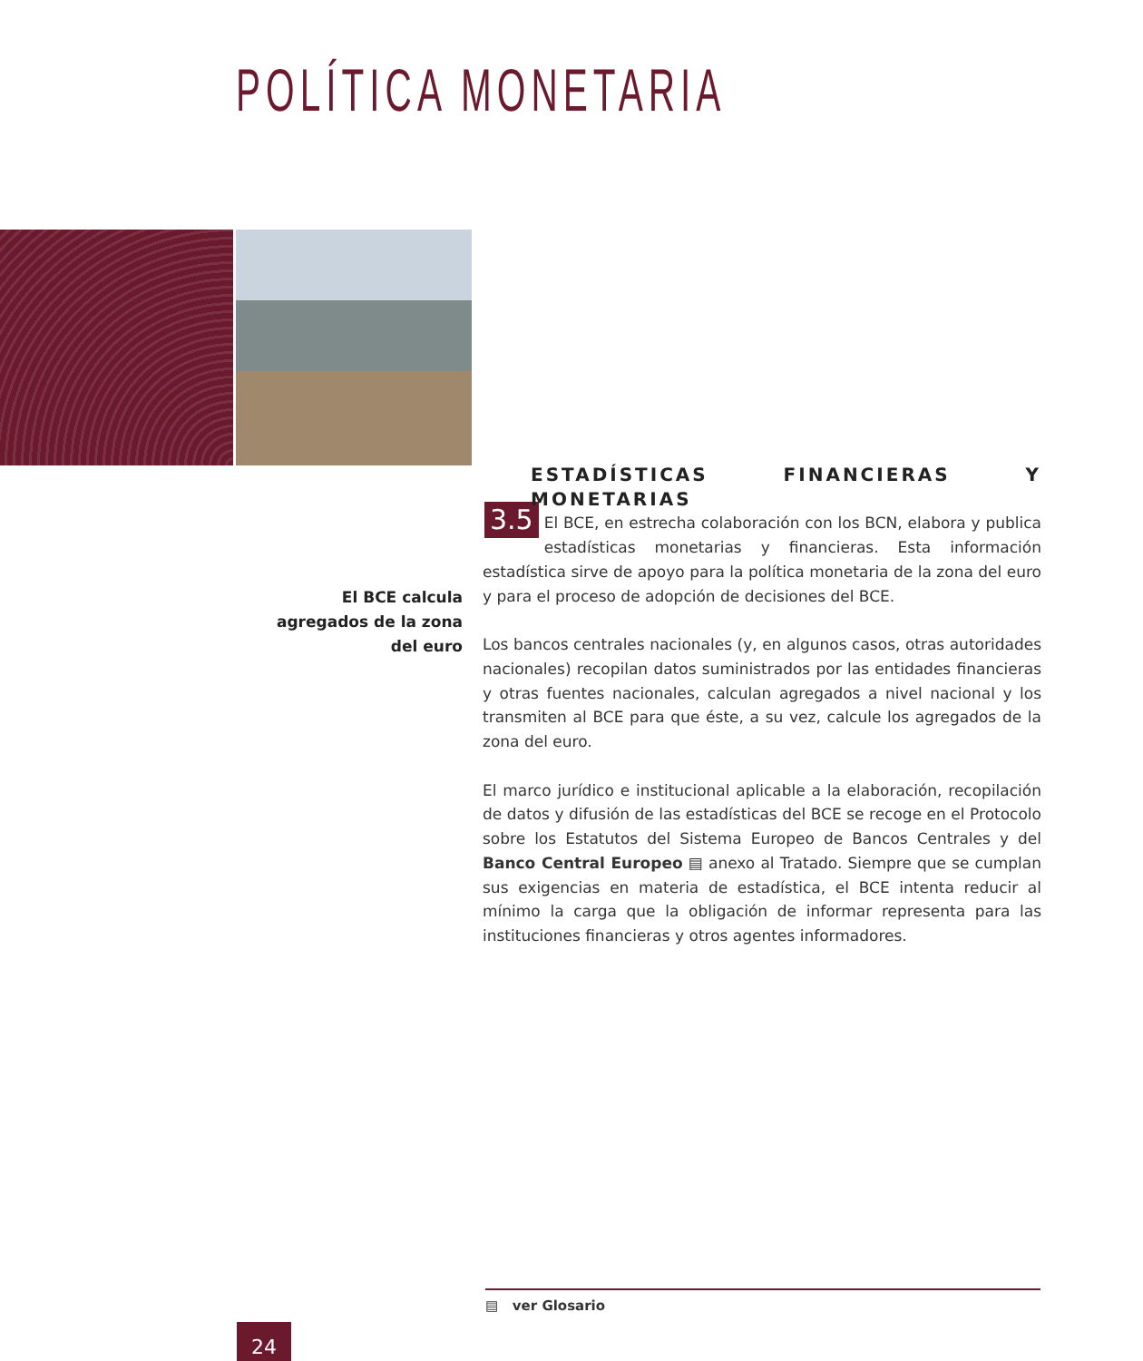POLÍTICA MONETARIA
ESTADÍSTICAS FINANCIERAS Y MONETARIAS
3.5 El BCE, en estrecha colaboración con los BCN, elabora y publica estadísticas monetarias y financieras. Esta información estadística sirve de apoyo para la política monetaria de la zona del euro y para el proceso de adopción de decisiones del BCE.
Los bancos centrales nacionales (y, en algunos casos, otras autoridades nacionales) recopilan datos suministrados por las entidades financieras y otras fuentes nacionales, calculan agregados a nivel nacional y los transmiten al BCE para que éste, a su vez, calcule los agregados de la zona del euro.
El marco jurídico e institucional aplicable a la elaboración, recopilación de datos y difusión de las estadísticas del BCE se recoge en el Protocolo sobre los Estatutos del Sistema Europeo de Bancos Centrales y del Banco Central Europeo ▤ anexo al Tratado. Siempre que se cumplan sus exigencias en materia de estadística, el BCE intenta reducir al mínimo la carga que la obligación de informar representa para las instituciones financieras y otros agentes informadores.
El BCE calcula agregados de la zona del euro
▤ ver Glosario
24